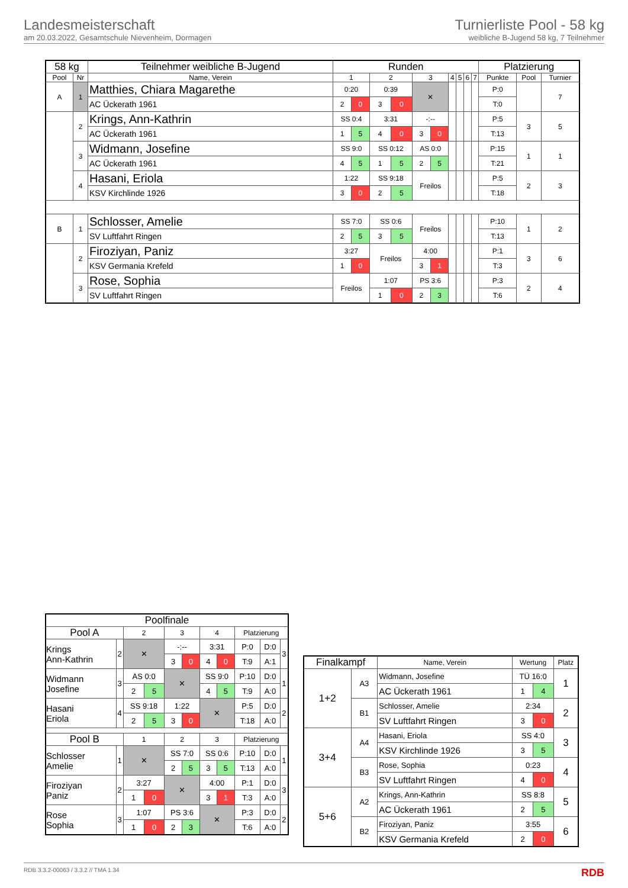Landesmeisterschaft
am 20.03.2022, Gesamtschule Nievenheim, Dormagen
Turnierliste Pool - 58 kg
weibliche B-Jugend 58 kg, 7 Teilnehmer
| 58 kg | | Teilnehmer weibliche B-Jugend | Runden | | | | | | | | | | Platzierung | | |
| --- | --- | --- | --- | --- | --- | --- | --- | --- | --- | --- | --- | --- | --- | --- | --- |
| Pool | Nr | Name, Verein | 1 | | 2 | | 3 | | 4 | 5 | 6 | 7 | Punkte | Pool | Turnier |
| A | 1 | Matthies, Chiara Magarethe | 0:20 | | 0:39 | | ✕ | | | | | | P:0 | | 7 |
| | | AC Ückerath 1961 | 2 | 0 | 3 | 0 | | | | | | | T:0 | | |
| | 2 | Krings, Ann-Kathrin | SS 0:4 | | 3:31 | | -:-- | | | | | | P:5 | 3 | 5 |
| | | AC Ückerath 1961 | 1 | 5 | 4 | 0 | 3 | 0 | | | | | T:13 | | |
| | 3 | Widmann, Josefine | SS 9:0 | | SS 0:12 | | AS 0:0 | | | | | | P:15 | 1 | 1 |
| | | AC Ückerath 1961 | 4 | 5 | 1 | 5 | 2 | 5 | | | | | T:21 | | |
| | 4 | Hasani, Eriola | 1:22 | | SS 9:18 | | Freilos | | | | | | P:5 | 2 | 3 |
| | | KSV Kirchlinde 1926 | 3 | 0 | 2 | 5 | | | | | | | T:18 | | |
| B | 1 | Schlosser, Amelie | SS 7:0 | | SS 0:6 | | Freilos | | | | | | P:10 | 1 | 2 |
| | | SV Luftfahrt Ringen | 2 | 5 | 3 | 5 | | | | | | | T:13 | | |
| | 2 | Firoziyan, Paniz | 3:27 | | Freilos | | 4:00 | | | | | | P:1 | 3 | 6 |
| | | KSV Germania Krefeld | 1 | 0 | | | 3 | 1 | | | | | T:3 | | |
| | 3 | Rose, Sophia | Freilos | | 1:07 | | PS 3:6 | | | | | | P:3 | 2 | 4 |
| | | SV Luftfahrt Ringen | | | 1 | 0 | 2 | 3 | | | | | T:6 | | |
| Poolfinale | | | | | | | | | | |
| --- | --- | --- | --- | --- | --- | --- | --- | --- | --- | --- |
| Pool A | | 2 | | 3 | | 4 | | Platzierung | | |
| Krings Ann-Kathrin | 2 | ✕ | | -:-- | | 3:31 | | P:0 | D:0 | 3 |
| | | | | 3 | 0 | 4 | 0 | T:9 | A:1 | |
| Widmann Josefine | 3 | AS 0:0 | | ✕ | | SS 9:0 | | P:10 | D:0 | 1 |
| | | 2 | 5 | | | 4 | 5 | T:9 | A:0 | |
| Hasani Eriola | 4 | SS 9:18 | | 1:22 | | ✕ | | P:5 | D:0 | 2 |
| | | 2 | 5 | 3 | 0 | | | T:18 | A:0 | |
| Pool B | | 1 | | 2 | | 3 | | Platzierung | | |
| Schlosser Amelie | 1 | ✕ | | SS 7:0 | | SS 0:6 | | P:10 | D:0 | 1 |
| | | | | 2 | 5 | 3 | 5 | T:13 | A:0 | |
| Firoziyan Paniz | 2 | 3:27 | | ✕ | | 4:00 | | P:1 | D:0 | 3 |
| | | 1 | 0 | | | 3 | 1 | T:3 | A:0 | |
| Rose Sophia | 3 | 1:07 | | PS 3:6 | | ✕ | | P:3 | D:0 | 2 |
| | | 1 | 0 | 2 | 3 | | | T:6 | A:0 | |
| Finalkampf | | Name, Verein | Wertung | | Platz |
| --- | --- | --- | --- | --- | --- |
| 1+2 | A3 | Widmann, Josefine | TÜ 16:0 | | 1 |
| | | AC Ückerath 1961 | 1 | 4 | |
| | B1 | Schlosser, Amelie | 2:34 | | 2 |
| | | SV Luftfahrt Ringen | 3 | 0 | |
| 3+4 | A4 | Hasani, Eriola | SS 4:0 | | 3 |
| | | KSV Kirchlinde 1926 | 3 | 5 | |
| | B3 | Rose, Sophia | 0:23 | | 4 |
| | | SV Luftfahrt Ringen | 4 | 0 | |
| 5+6 | A2 | Krings, Ann-Kathrin | SS 8:8 | | 5 |
| | | AC Ückerath 1961 | 2 | 5 | |
| | B2 | Firoziyan, Paniz | 3:55 | | 6 |
| | | KSV Germania Krefeld | 2 | 0 | |
RDB 3.3.2-00063 / 3.3.2 // TMA 1.34 RDB